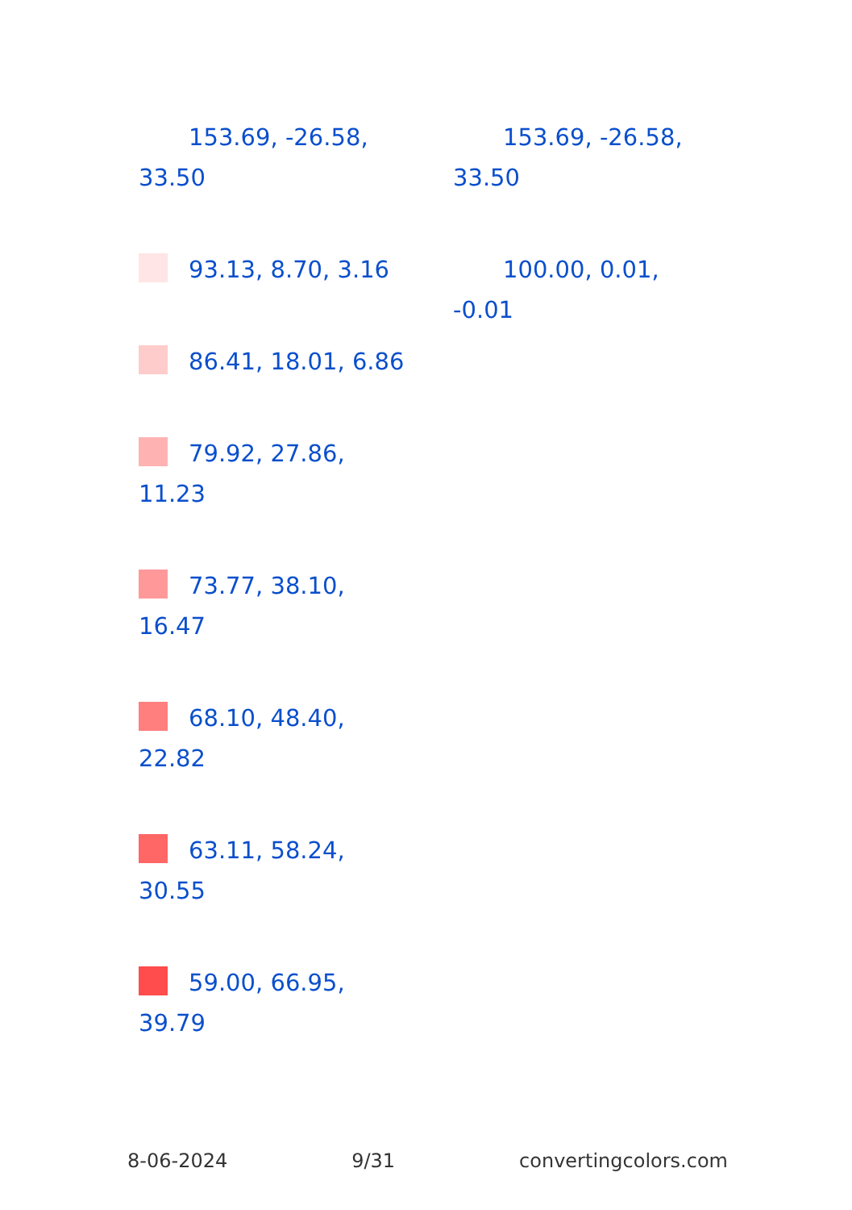153.69, -26.58, 33.50
93.13, 8.70, 3.16
86.41, 18.01, 6.86
79.92, 27.86, 11.23
73.77, 38.10, 16.47
68.10, 48.40, 22.82
63.11, 58.24, 30.55
59.00, 66.95, 39.79
153.69, -26.58, 33.50
100.00, 0.01, -0.01
8-06-2024 9/31 convertingcolors.com